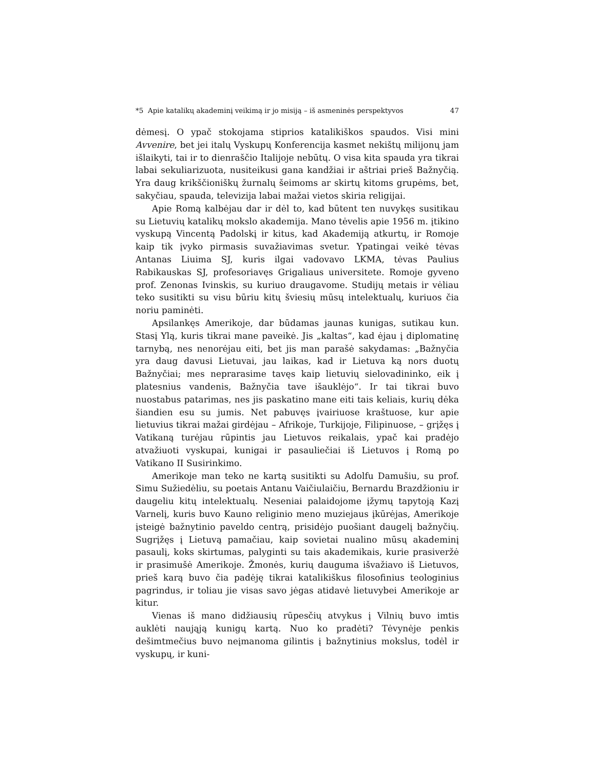*5 Apie katalikų akademinį veikimą ir jo misiją – iš asmeninės perspektyvos 47
dėmesį. O ypač stokojama stiprios katalikiškos spaudos. Visi mini Avvenire, bet jei italų Vyskupų Konferencija kasmet nekištų milijonų jam išlaikyti, tai ir to dienraščio Italijoje nebūtų. O visa kita spauda yra tikrai labai sekuliarizuota, nusiteikusi gana kandžiai ir aštriai prieš Bažnyčią. Yra daug krikščioniškų žurnalų šeimoms ar skirtų kitoms grupėms, bet, sakyčiau, spauda, televizija labai mažai vietos skiria religijai.
Apie Romą kalbėjau dar ir dėl to, kad būtent ten nuvykęs susitikau su Lietuvių katalikų mokslo akademija. Mano tėvelis apie 1956 m. įtikino vyskupą Vincentą Padolskį ir kitus, kad Akademiją atkurtų, ir Romoje kaip tik įvyko pirmasis suvažiavimas svetur. Ypatingai veikė tėvas Antanas Liuima SJ, kuris ilgai vadovavo LKMA, tėvas Paulius Rabikauskas SJ, profesoriavęs Grigaliaus universitete. Romoje gyveno prof. Zenonas Ivinskis, su kuriuo draugavome. Studijų metais ir vėliau teko susitikti su visu būriu kitų šviesių mūsų intelektualų, kuriuos čia noriu paminėti.
Apsilankęs Amerikoje, dar būdamas jaunas kunigas, sutikau kun. Stasį Ylą, kuris tikrai mane paveikė. Jis „kaltas“, kad ėjau į diplomatinę tarnybą, nes nenorėjau eiti, bet jis man parašė sakydamas: „Bažnyčia yra daug davusi Lietuvai, jau laikas, kad ir Lietuva ką nors duotų Bažnyčiai; mes neprarasime tavęs kaip lietuvių sielovadininko, eik į platesnius vandenis, Bažnyčia tave išauklėjo“. Ir tai tikrai buvo nuostabus patarimas, nes jis paskatino mane eiti tais keliais, kurių dėka šiandien esu su jumis. Net pabuvęs įvairiuose kraštuose, kur apie lietuvius tikrai mažai girdėjau – Afrikoje, Turkijoje, Filipinuose, – grįžęs į Vatikaną turėjau rūpintis jau Lietuvos reikalais, ypač kai pradėjo atvažiuoti vyskupai, kunigai ir pasauliečiai iš Lietuvos į Romą po Vatikano II Susirinkimo.
Amerikoje man teko ne kartą susitikti su Adolfu Damušiu, su prof. Simu Sužiedėliu, su poetais Antanu Vaičiulaičiu, Bernardu Brazdžioniu ir daugeliu kitų intelektualų. Neseniai palaidojome įžymų tapytoją Kazį Varnelį, kuris buvo Kauno religinio meno muziejaus įkūrėjas, Amerikoje įsteigė bažnytinio paveldo centrą, prisidėjo puošiant daugelį bažnyčių. Sugrįžęs į Lietuvą pamačiau, kaip sovietai nualino mūsų akademinį pasaulį, koks skirtumas, palyginti su tais akademikais, kurie prasiveržė ir prasimušė Amerikoje. Žmonės, kurių dauguma išvažiavo iš Lietuvos, prieš karą buvo čia padėję tikrai katalikiškus filosofinius teologinius pagrindus, ir toliau jie visas savo jėgas atidavė lietuvybei Amerikoje ar kitur.
Vienas iš mano didžiausių rūpesčių atvykus į Vilnių buvo imtis auklėti naująją kunigų kartą. Nuo ko pradėti? Tėvynėje penkis dešimtmečius buvo neįmanoma gilintis į bažnytinius mokslus, todėl ir vyskupų, ir kuni-